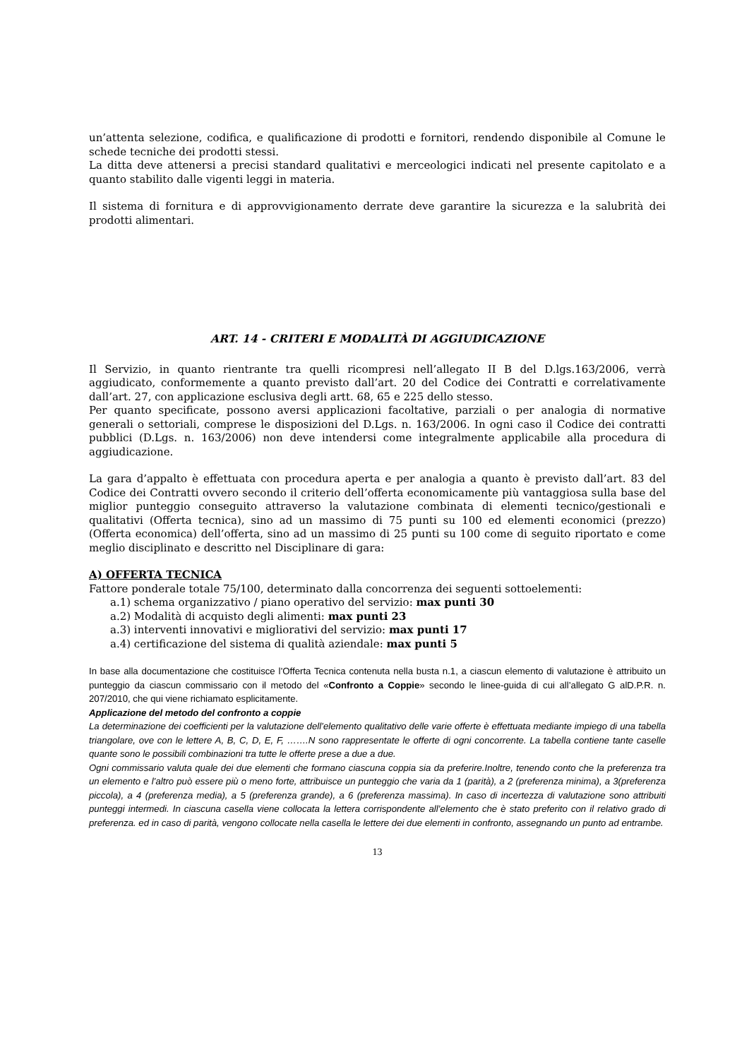un’attenta selezione, codifica, e qualificazione di prodotti e fornitori, rendendo disponibile al Comune le schede tecniche dei prodotti stessi.
La ditta deve attenersi a precisi standard qualitativi e merceologici indicati nel presente capitolato e a quanto stabilito dalle vigenti leggi in materia.
Il sistema di fornitura e di approvvigionamento derrate deve garantire la sicurezza e la salubrità dei prodotti alimentari.
ART. 14 - CRITERI E MODALITÀ DI AGGIUDICAZIONE
Il Servizio, in quanto rientrante tra quelli ricompresi nell’allegato II B del D.lgs.163/2006, verrà aggiudicato, conformemente a quanto previsto dall’art. 20 del Codice dei Contratti e correlativamente dall’art. 27, con applicazione esclusiva degli artt. 68, 65 e 225 dello stesso.
Per quanto specificate, possono aversi applicazioni facoltative, parziali o per analogia di normative generali o settoriali, comprese le disposizioni del D.Lgs. n. 163/2006. In ogni caso il Codice dei contratti pubblici (D.Lgs. n. 163/2006) non deve intendersi come integralmente applicabile alla procedura di aggiudicazione.
La gara d’appalto è effettuata con procedura aperta e per analogia a quanto è previsto dall’art. 83 del Codice dei Contratti ovvero secondo il criterio dell’offerta economicamente più vantaggiosa sulla base del miglior punteggio conseguito attraverso la valutazione combinata di elementi tecnico/gestionali e qualitativi (Offerta tecnica), sino ad un massimo di 75 punti su 100 ed elementi economici (prezzo) (Offerta economica) dell’offerta, sino ad un massimo di 25 punti su 100 come di seguito riportato e come meglio disciplinato e descritto nel Disciplinare di gara:
A) OFFERTA TECNICA
Fattore ponderale totale 75/100, determinato dalla concorrenza dei seguenti sottoelementi:
a.1) schema organizzativo / piano operativo del servizio: max punti 30
a.2) Modalità di acquisto degli alimenti: max punti 23
a.3) interventi innovativi e migliorativi del servizio: max punti 17
a.4) certificazione del sistema di qualità aziendale: max punti 5
In base alla documentazione che costituisce l’Offerta Tecnica contenuta nella busta n.1, a ciascun elemento di valutazione è attribuito un punteggio da ciascun commissario con il metodo del «Confronto a Coppie» secondo le linee-guida di cui all’allegato G alD.P.R. n. 207/2010, che qui viene richiamato esplicitamente.
Applicazione del metodo del confronto a coppie
La determinazione dei coefficienti per la valutazione dell’elemento qualitativo delle varie offerte è effettuata mediante impiego di una tabella triangolare, ove con le lettere A, B, C, D, E, F, …….N sono rappresentate le offerte di ogni concorrente. La tabella contiene tante caselle quante sono le possibili combinazioni tra tutte le offerte prese a due a due.
Ogni commissario valuta quale dei due elementi che formano ciascuna coppia sia da preferire.Inoltre, tenendo conto che la preferenza tra un elemento e l’altro può essere più o meno forte, attribuisce un punteggio che varia da 1 (parità), a 2 (preferenza minima), a 3(preferenza piccola), a 4 (preferenza media), a 5 (preferenza grande), a 6 (preferenza massima). In caso di incertezza di valutazione sono attribuiti punteggi intermedi. In ciascuna casella viene collocata la lettera corrispondente all’elemento che è stato preferito con il relativo grado di preferenza. ed in caso di parità, vengono collocate nella casella le lettere dei due elementi in confronto, assegnando un punto ad entrambe.
13